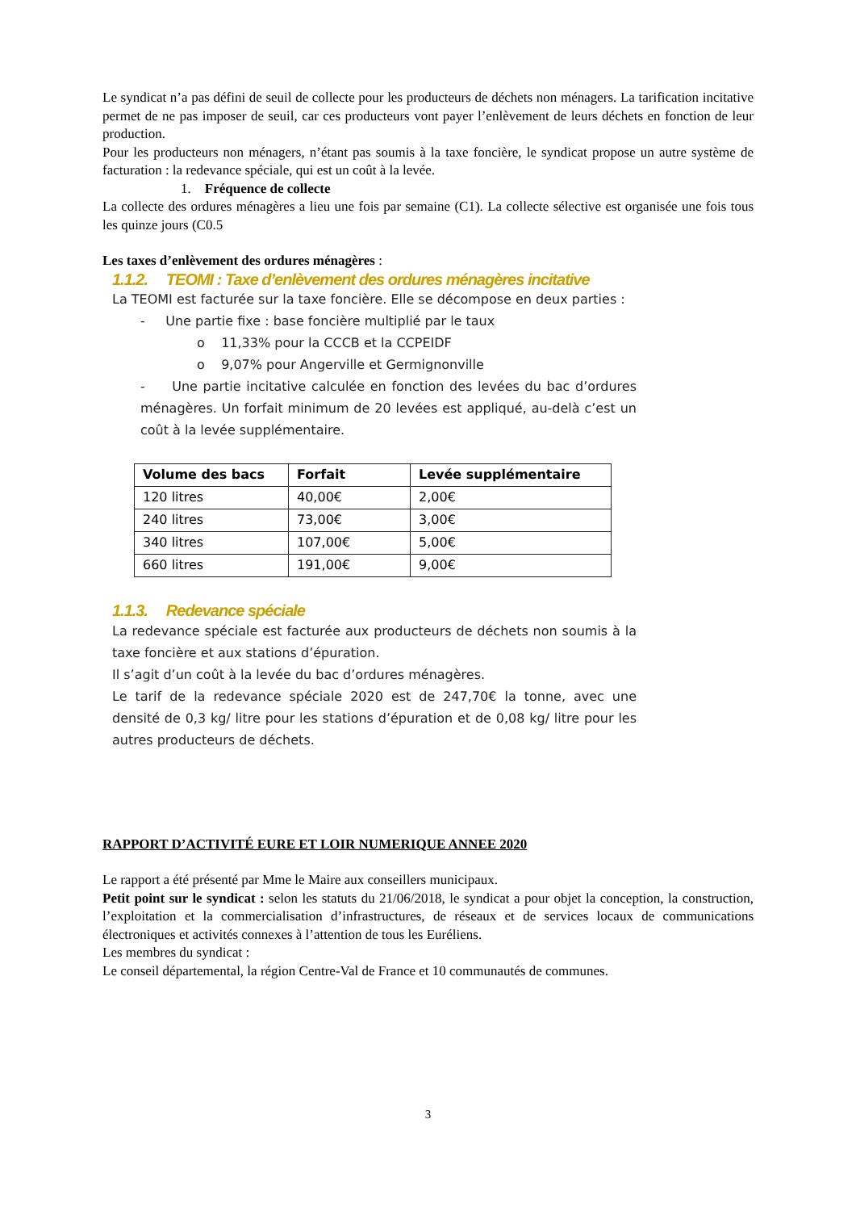Le syndicat n’a pas défini de seuil de collecte pour les producteurs de déchets non ménagers. La tarification incitative permet de ne pas imposer de seuil, car ces producteurs vont payer l’enlèvement de leurs déchets en fonction de leur production.
Pour les producteurs non ménagers, n’étant pas soumis à la taxe foncière, le syndicat propose un autre système de facturation : la redevance spéciale, qui est un coût à la levée.
1. Fréquence de collecte
La collecte des ordures ménagères a lieu une fois par semaine (C1). La collecte sélective est organisée une fois tous les quinze jours (C0.5
Les taxes d’enlèvement des ordures ménagères :
1.1.2. TEOMI : Taxe d’enlèvement des ordures ménagères incitative
La TEOMI est facturée sur la taxe foncière. Elle se décompose en deux parties :
- Une partie fixe : base foncière multiplié par le taux
o 11,33% pour la CCCB et la CCPEIDF
o 9,07% pour Angerville et Germignonville
- Une partie incitative calculée en fonction des levées du bac d’ordures ménagères. Un forfait minimum de 20 levées est appliqué, au-delà c’est un coût à la levée supplémentaire.
| Volume des bacs | Forfait | Levée supplémentaire |
| --- | --- | --- |
| 120 litres | 40,00€ | 2,00€ |
| 240 litres | 73,00€ | 3,00€ |
| 340 litres | 107,00€ | 5,00€ |
| 660 litres | 191,00€ | 9,00€ |
1.1.3. Redevance spéciale
La redevance spéciale est facturée aux producteurs de déchets non soumis à la taxe foncière et aux stations d’épuration.
Il s’agit d’un coût à la levée du bac d’ordures ménagères.
Le tarif de la redevance spéciale 2020 est de 247,70€ la tonne, avec une densité de 0,3 kg/ litre pour les stations d’épuration et de 0,08 kg/ litre pour les autres producteurs de déchets.
RAPPORT D’ACTIVITÉ EURE ET LOIR NUMERIQUE ANNEE 2020
Le rapport a été présenté par Mme le Maire aux conseillers municipaux.
Petit point sur le syndicat : selon les statuts du 21/06/2018, le syndicat a pour objet la conception, la construction, l’exploitation et la commercialisation d’infrastructures, de réseaux et de services locaux de communications électroniques et activités connexes à l’attention de tous les Euréliens.
Les membres du syndicat :
Le conseil départemental, la région Centre-Val de France et 10 communautés de communes.
3